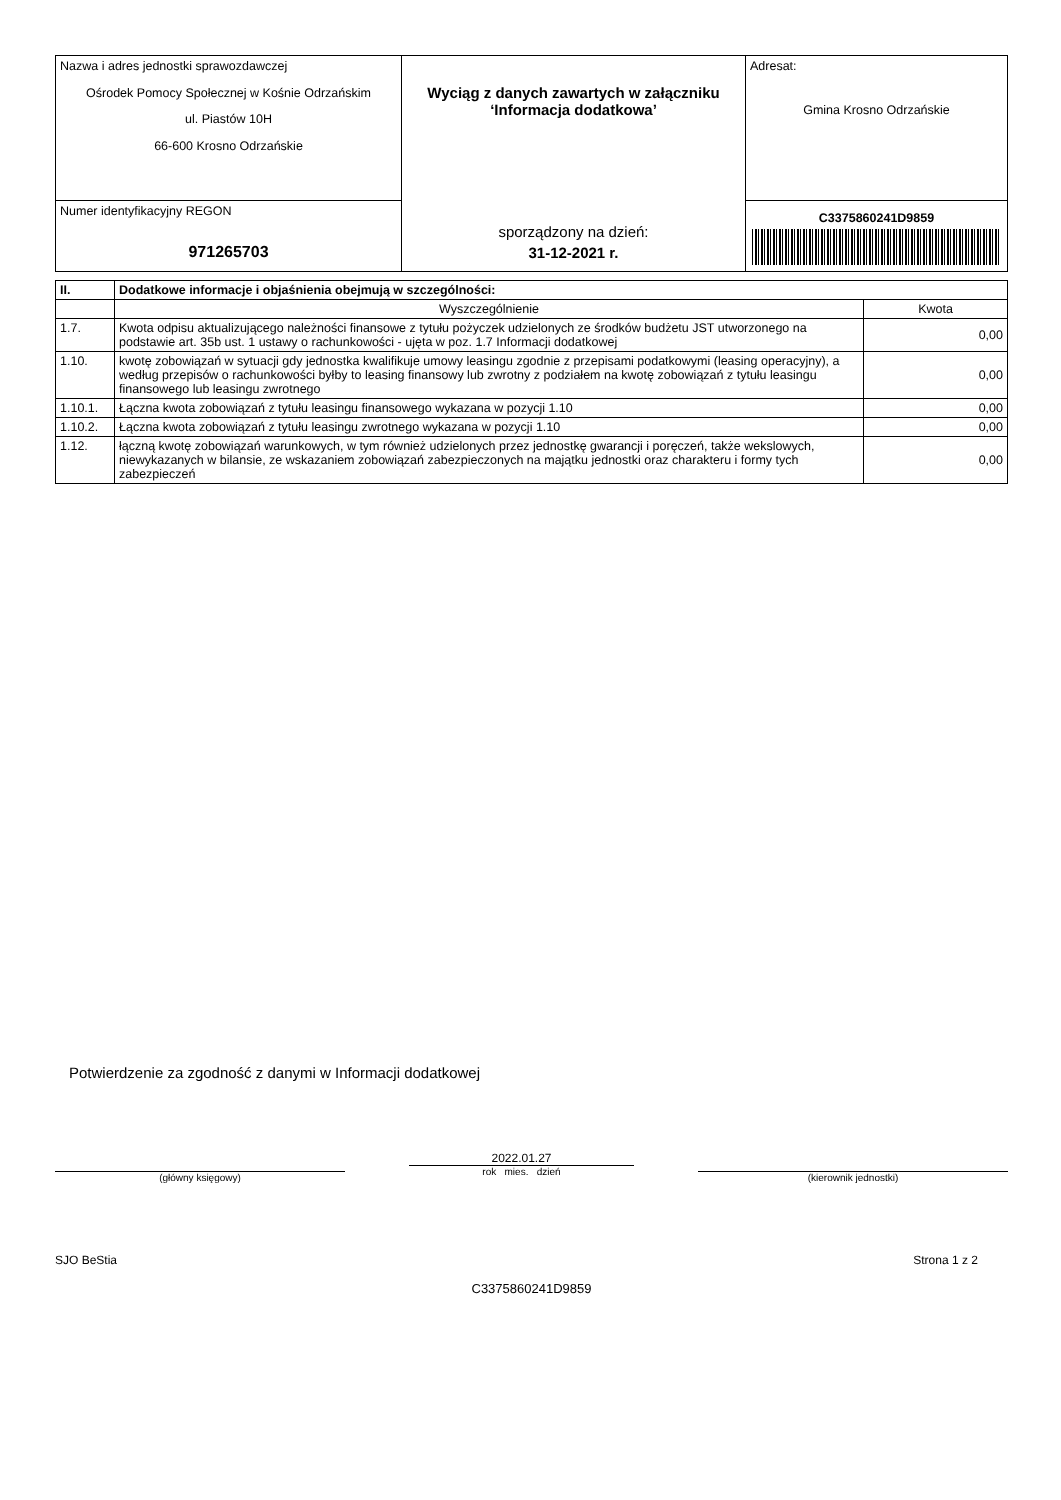| Nazwa i adres jednostki sprawozdawczej Ośrodek Pomocy Społecznej w Kośnie Odrzańskim ul. Piastów 10H 66-600 Krosno Odrzańskie | Wyciąg z danych zawartych w załączniku ‘Informacja dodatkowa’ sporządzony na dzień: 31-12-2021 r. | Adresat: Gmina Krosno Odrzańskie |
| Numer identyfikacyjny REGON 971265703 | | C3375860241D9859 |
| II. | Dodatkowe informacje i objaśnienia obejmują w szczególności: | |
| --- | --- | --- |
| | Wyszczególnienie | Kwota |
| 1.7. | Kwota odpisu aktualizującego należności finansowe z tytułu pożyczek udzielonych ze środków budżetu JST utworzonego na podstawie art. 35b ust. 1 ustawy o rachunkowości - ujęta w poz. 1.7 Informacji dodatkowej | 0,00 |
| 1.10. | kwotę zobowiązań w sytuacji gdy jednostka kwalifikuje umowy leasingu zgodnie z przepisami podatkowymi (leasing operacyjny), a według przepisów o rachunkowości byłby to leasing finansowy lub zwrotny z podziałem na kwotę zobowiązań z tytułu leasingu finansowego lub leasingu zwrotnego | 0,00 |
| 1.10.1. | Łączna kwota zobowiązań z tytułu leasingu finansowego wykazana w pozycji 1.10 | 0,00 |
| 1.10.2. | Łączna kwota zobowiązań z tytułu leasingu zwrotnego wykazana w pozycji 1.10 | 0,00 |
| 1.12. | łączną kwotę zobowiązań warunkowych, w tym również udzielonych przez jednostkę gwarancji i poręczeń, także wekslowych, niewykazanych w bilansie, ze wskazaniem zobowiązań zabezpieczonych na majątku jednostki oraz charakteru i formy tych zabezpieczeń | 0,00 |
Potwierdzenie za zgodność z danymi w Informacji dodatkowej
(główny księgowy)
2022.01.27
rok mies. dzień
(kierownik jednostki)
SJO BeStia Strona 1 z 2
C3375860241D9859